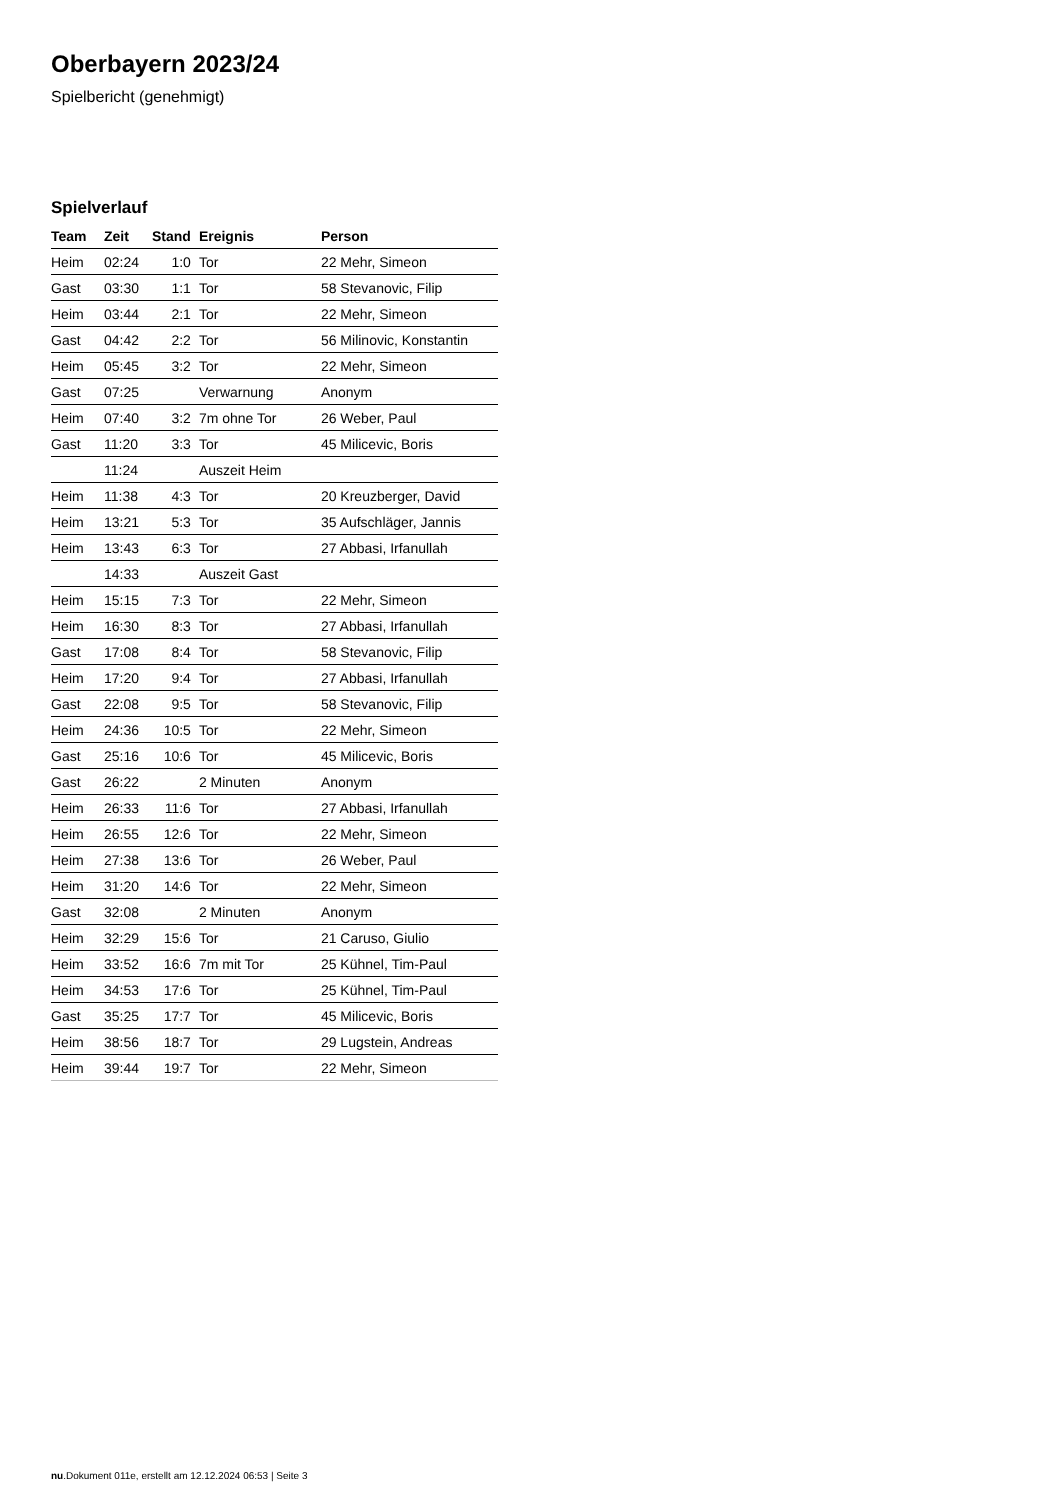Oberbayern 2023/24
Spielbericht (genehmigt)
Spielverlauf
| Team | Zeit | Stand | Ereignis | Person |
| --- | --- | --- | --- | --- |
| Heim | 02:24 | 1:0 | Tor | 22 Mehr, Simeon |
| Gast | 03:30 | 1:1 | Tor | 58 Stevanovic, Filip |
| Heim | 03:44 | 2:1 | Tor | 22 Mehr, Simeon |
| Gast | 04:42 | 2:2 | Tor | 56 Milinovic, Konstantin |
| Heim | 05:45 | 3:2 | Tor | 22 Mehr, Simeon |
| Gast | 07:25 | | Verwarnung | Anonym |
| Heim | 07:40 | 3:2 | 7m ohne Tor | 26 Weber, Paul |
| Gast | 11:20 | 3:3 | Tor | 45 Milicevic, Boris |
| | 11:24 | | Auszeit Heim | |
| Heim | 11:38 | 4:3 | Tor | 20 Kreuzberger, David |
| Heim | 13:21 | 5:3 | Tor | 35 Aufschläger, Jannis |
| Heim | 13:43 | 6:3 | Tor | 27 Abbasi, Irfanullah |
| | 14:33 | | Auszeit Gast | |
| Heim | 15:15 | 7:3 | Tor | 22 Mehr, Simeon |
| Heim | 16:30 | 8:3 | Tor | 27 Abbasi, Irfanullah |
| Gast | 17:08 | 8:4 | Tor | 58 Stevanovic, Filip |
| Heim | 17:20 | 9:4 | Tor | 27 Abbasi, Irfanullah |
| Gast | 22:08 | 9:5 | Tor | 58 Stevanovic, Filip |
| Heim | 24:36 | 10:5 | Tor | 22 Mehr, Simeon |
| Gast | 25:16 | 10:6 | Tor | 45 Milicevic, Boris |
| Gast | 26:22 | | 2 Minuten | Anonym |
| Heim | 26:33 | 11:6 | Tor | 27 Abbasi, Irfanullah |
| Heim | 26:55 | 12:6 | Tor | 22 Mehr, Simeon |
| Heim | 27:38 | 13:6 | Tor | 26 Weber, Paul |
| Heim | 31:20 | 14:6 | Tor | 22 Mehr, Simeon |
| Gast | 32:08 | | 2 Minuten | Anonym |
| Heim | 32:29 | 15:6 | Tor | 21 Caruso, Giulio |
| Heim | 33:52 | 16:6 | 7m mit Tor | 25 Kühnel, Tim-Paul |
| Heim | 34:53 | 17:6 | Tor | 25 Kühnel, Tim-Paul |
| Gast | 35:25 | 17:7 | Tor | 45 Milicevic, Boris |
| Heim | 38:56 | 18:7 | Tor | 29 Lugstein, Andreas |
| Heim | 39:44 | 19:7 | Tor | 22 Mehr, Simeon |
nu.Dokument 011e, erstellt am 12.12.2024 06:53 | Seite 3